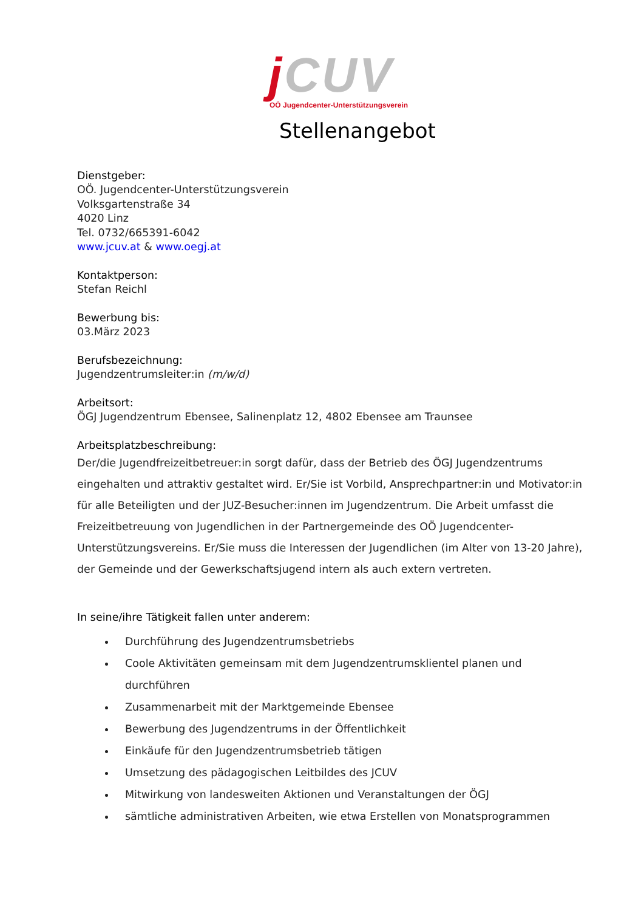j CUV
OÖ Jugendcenter-Unterstützungsverein
Stellenangebot
Dienstgeber:
OÖ. Jugendcenter-Unterstützungsverein
Volksgartenstraße 34
4020 Linz
Tel. 0732/665391-6042
www.jcuv.at & www.oegj.at
Kontaktperson:
Stefan Reichl
Bewerbung bis:
03.März 2023
Berufsbezeichnung:
Jugendzentrumsleiter:in (m/w/d)
Arbeitsort:
ÖGJ Jugendzentrum Ebensee, Salinenplatz 12, 4802 Ebensee am Traunsee
Arbeitsplatzbeschreibung:
Der/die Jugendfreizeitbetreuer:in sorgt dafür, dass der Betrieb des ÖGJ Jugendzentrums eingehalten und attraktiv gestaltet wird. Er/Sie ist Vorbild, Ansprechpartner:in und Motivator:in für alle Beteiligten und der JUZ-Besucher:innen im Jugendzentrum. Die Arbeit umfasst die Freizeitbetreuung von Jugendlichen in der Partnergemeinde des OÖ Jugendcenter-Unterstützungsvereins. Er/Sie muss die Interessen der Jugendlichen (im Alter von 13-20 Jahre), der Gemeinde und der Gewerkschaftsjugend intern als auch extern vertreten.
In seine/ihre Tätigkeit fallen unter anderem:
Durchführung des Jugendzentrumsbetriebs
Coole Aktivitäten gemeinsam mit dem Jugendzentrumsklientel planen und durchführen
Zusammenarbeit mit der Marktgemeinde Ebensee
Bewerbung des Jugendzentrums in der Öffentlichkeit
Einkäufe für den Jugendzentrumsbetrieb tätigen
Umsetzung des pädagogischen Leitbildes des JCUV
Mitwirkung von landesweiten Aktionen und Veranstaltungen der ÖGJ
sämtliche administrativen Arbeiten, wie etwa Erstellen von Monatsprogrammen